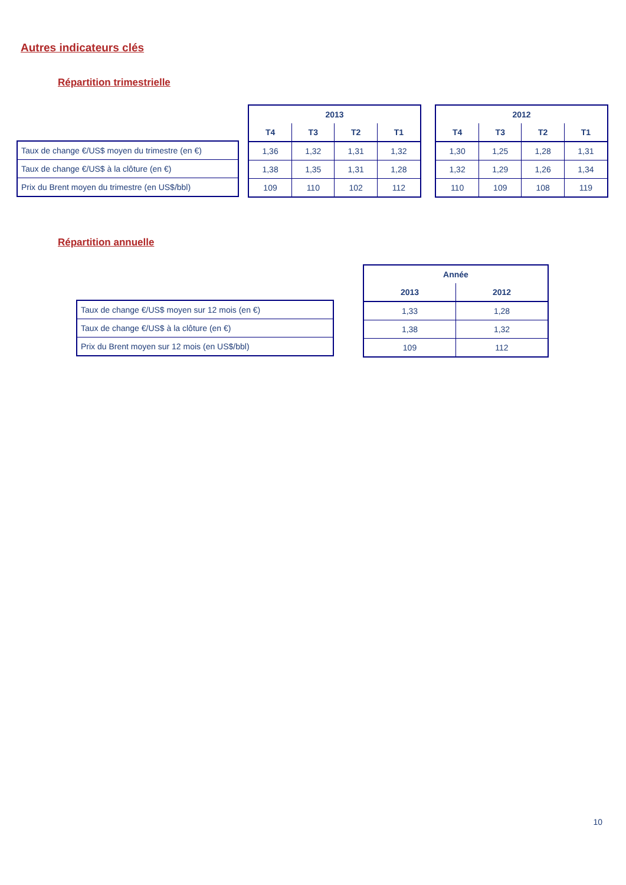Autres indicateurs clés
Répartition trimestrielle
| Taux de change €/US$ moyen du trimestre (en €) |
| Taux de change €/US$ à la clôture (en €) |
| Prix du Brent moyen du trimestre (en US$/bbl) |
| 2013 | | | |
| --- | --- | --- | --- |
| T4 | T3 | T2 | T1 |
| 1,36 | 1,32 | 1,31 | 1,32 |
| 1,38 | 1,35 | 1,31 | 1,28 |
| 109 | 110 | 102 | 112 |
| 2012 | | | |
| --- | --- | --- | --- |
| T4 | T3 | T2 | T1 |
| 1,30 | 1,25 | 1,28 | 1,31 |
| 1,32 | 1,29 | 1,26 | 1,34 |
| 110 | 109 | 108 | 119 |
Répartition annuelle
| Taux de change €/US$ moyen sur 12 mois (en €) |
| Taux de change €/US$ à la clôture (en €) |
| Prix du Brent moyen sur 12 mois (en US$/bbl) |
| Année | |
| --- | --- |
| 2013 | 2012 |
| 1,33 | 1,28 |
| 1,38 | 1,32 |
| 109 | 112 |
10